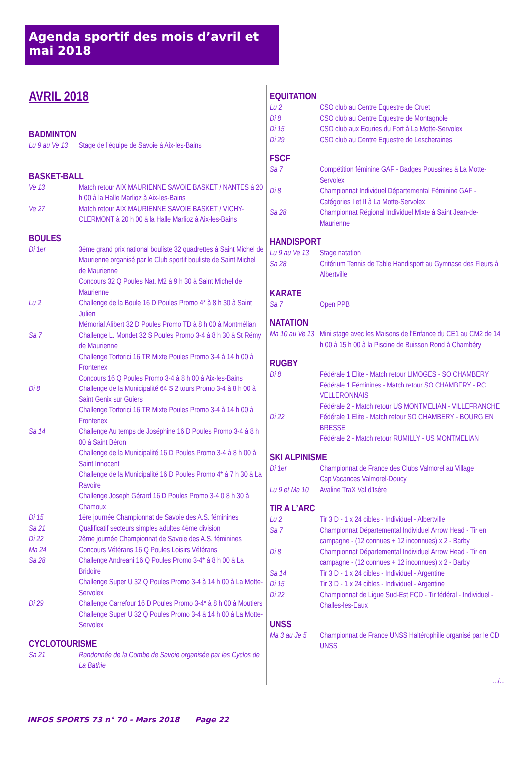Agenda sportif des mois d’avril et mai 2018
AVRIL 2018
BADMINTON
Lu 9 au Ve 13
Stage de l'équipe de Savoie à Aix-les-Bains
BASKET-BALL
Ve 13 Match retour AIX MAURIENNE SAVOIE BASKET / NANTES à 20 h 00 à la Halle Marlioz à Aix-les-Bains
Ve 27 Match retour AIX MAURIENNE SAVOIE BASKET / VICHY-CLERMONT à 20 h 00 à la Halle Marlioz à Aix-les-Bains
BOULES
Di 1er 3ème grand prix national bouliste 32 quadrettes à Saint Michel de Maurienne organisé par le Club sportif bouliste de Saint Michel de Maurienne
Concours 32 Q Poules Nat. M2 à 9 h 30 à Saint Michel de Maurienne
Lu 2 Challenge de la Boule 16 D Poules Promo 4* à 8 h 30 à Saint Julien
Mémorial Alibert 32 D Poules Promo TD à 8 h 00 à Montmélian
Sa 7 Challenge L. Mondet 32 S Poules Promo 3-4 à 8 h 30 à St Rémy de Maurienne
Challenge Tortorici 16 TR Mixte Poules Promo 3-4 à 14 h 00 à Frontenex
Concours 16 Q Poules Promo 3-4 à 8 h 00 à Aix-les-Bains
Di 8 Challenge de la Municipalité 64 S 2 tours Promo 3-4 à 8 h 00 à Saint Genix sur Guiers
Challenge Tortorici 16 TR Mixte Poules Promo 3-4 à 14 h 00 à Frontenex
Sa 14 Challenge Au temps de Joséphine 16 D Poules Promo 3-4 à 8 h 00 à Saint Béron
Challenge de la Municipalité 16 D Poules Promo 3-4 à 8 h 00 à Saint Innocent
Challenge de la Municipalité 16 D Poules Promo 4* à 7 h 30 à La Ravoire
Challenge Joseph Gérard 16 D Poules Promo 3-4 0 8 h 30 à Chamoux
Di 15 1ère journée Championnat de Savoie des A.S. féminines
Sa 21 Qualificatif secteurs simples adultes 4ème division
Di 22 2ème journée Championnat de Savoie des A.S. féminines
Ma 24 Concours Vétérans 16 Q Poules Loisirs Vétérans
Sa 28 Challenge Andreani 16 Q Poules Promo 3-4* à 8 h 00 à La Bridoire
Challenge Super U 32 Q Poules Promo 3-4 à 14 h 00 à La Motte-Servolex
Di 29 Challenge Carrefour 16 D Poules Promo 3-4* à 8 h 00 à Moutiers
Challenge Super U 32 Q Poules Promo 3-4 à 14 h 00 à La Motte-Servolex
CYCLOTOURISME
Sa 21 Randonnée de la Combe de Savoie organisée par les Cyclos de La Bathie
EQUITATION
Lu 2 CSO club au Centre Equestre de Cruet
Di 8 CSO club au Centre Equestre de Montagnole
Di 15 CSO club aux Ecuries du Fort à La Motte-Servolex
Di 29 CSO club au Centre Equestre de Lescheraines
FSCF
Sa 7 Compétition féminine GAF - Badges Poussines à La Motte-Servolex
Di 8 Championnat Individuel Départemental Féminine GAF - Catégories I et II à La Motte-Servolex
Sa 28 Championnat Régional Individuel Mixte à Saint Jean-de-Maurienne
HANDISPORT
Lu 9 au Ve 13
Stage natation
Sa 28 Critérium Tennis de Table Handisport au Gymnase des Fleurs à Albertville
KARATE
Sa 7 Open PPB
NATATION
Ma 10 au Ve 13
Mini stage avec les Maisons de l'Enfance du CE1 au CM2 de 14 h 00 à 15 h 00 à la Piscine de Buisson Rond à Chambéry
RUGBY
Di 8 Fédérale 1 Elite - Match retour LIMOGES - SO CHAMBERY
Fédérale 1 Féminines - Match retour SO CHAMBERY - RC VELLERONNAIS
Fédérale 2 - Match retour US MONTMELIAN - VILLEFRANCHE
Di 22 Fédérale 1 Elite - Match retour SO CHAMBERY - BOURG EN BRESSE
Fédérale 2 - Match retour RUMILLY - US MONTMELIAN
SKI ALPINISME
Di 1er Championnat de France des Clubs Valmorel au Village Cap'Vacances Valmorel-Doucy
Lu 9 et Ma 10
Avaline TraX Val d'Isère
TIR A L’ARC
Lu 2 Tir 3 D - 1 x 24 cibles - Individuel - Albertville
Sa 7 Championnat Départemental Individuel Arrow Head - Tir en campagne - (12 connues + 12 inconnues) x 2 - Barby
Di 8 Championnat Départemental Individuel Arrow Head - Tir en campagne - (12 connues + 12 inconnues) x 2 - Barby
Sa 14 Tir 3 D - 1 x 24 cibles - Individuel - Argentine
Di 15 Tir 3 D - 1 x 24 cibles - Individuel - Argentine
Di 22 Championnat de Ligue Sud-Est FCD - Tir fédéral - Individuel - Challes-les-Eaux
UNSS
Ma 3 au Je 5
Championnat de France UNSS Haltérophilie organisé par le CD UNSS
.../...
INFOS SPORTS 73 n° 70 - Mars 2018 Page 22